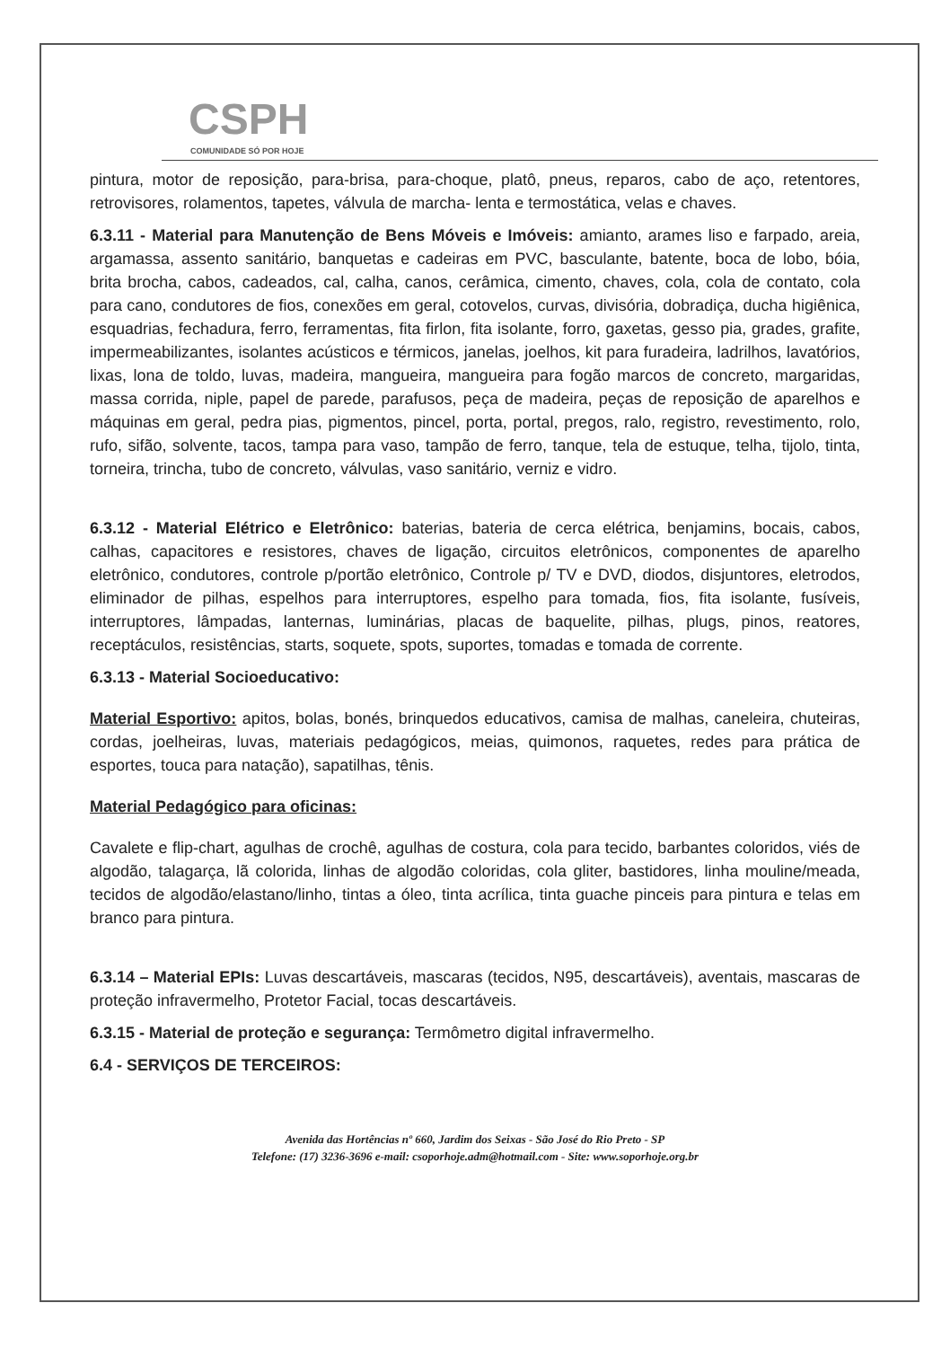CSPH
COMUNIDADE SÓ POR HOJE
pintura, motor de reposição, para-brisa, para-choque, platô, pneus, reparos, cabo de aço, retentores, retrovisores, rolamentos, tapetes, válvula de marcha- lenta e termostática, velas e chaves.
6.3.11 - Material para Manutenção de Bens Móveis e Imóveis: amianto, arames liso e farpado, areia, argamassa, assento sanitário, banquetas e cadeiras em PVC, basculante, batente, boca de lobo, bóia, brita brocha, cabos, cadeados, cal, calha, canos, cerâmica, cimento, chaves, cola, cola de contato, cola para cano, condutores de fios, conexões em geral, cotovelos, curvas, divisória, dobradiça, ducha higiênica, esquadrias, fechadura, ferro, ferramentas, fita firlon, fita isolante, forro, gaxetas, gesso pia, grades, grafite, impermeabilizantes, isolantes acústicos e térmicos, janelas, joelhos, kit para furadeira, ladrilhos, lavatórios, lixas, lona de toldo, luvas, madeira, mangueira, mangueira para fogão marcos de concreto, margaridas, massa corrida, niple, papel de parede, parafusos, peça de madeira, peças de reposição de aparelhos e máquinas em geral, pedra pias, pigmentos, pincel, porta, portal, pregos, ralo, registro, revestimento, rolo, rufo, sifão, solvente, tacos, tampa para vaso, tampão de ferro, tanque, tela de estuque, telha, tijolo, tinta, torneira, trincha, tubo de concreto, válvulas, vaso sanitário, verniz e vidro.
6.3.12 - Material Elétrico e Eletrônico: baterias, bateria de cerca elétrica, benjamins, bocais, cabos, calhas, capacitores e resistores, chaves de ligação, circuitos eletrônicos, componentes de aparelho eletrônico, condutores, controle p/portão eletrônico, Controle p/ TV e DVD, diodos, disjuntores, eletrodos, eliminador de pilhas, espelhos para interruptores, espelho para tomada, fios, fita isolante, fusíveis, interruptores, lâmpadas, lanternas, luminárias, placas de baquelite, pilhas, plugs, pinos, reatores, receptáculos, resistências, starts, soquete, spots, suportes, tomadas e tomada de corrente.
6.3.13 - Material Socioeducativo:
Material Esportivo: apitos, bolas, bonés, brinquedos educativos, camisa de malhas, caneleira, chuteiras, cordas, joelheiras, luvas, materiais pedagógicos, meias, quimonos, raquetes, redes para prática de esportes, touca para natação), sapatilhas, tênis.
Material Pedagógico para oficinas:
Cavalete e flip-chart, agulhas de crochê, agulhas de costura, cola para tecido, barbantes coloridos, viés de algodão, talagarça, lã colorida, linhas de algodão coloridas, cola gliter, bastidores, linha mouline/meada, tecidos de algodão/elastano/linho, tintas a óleo, tinta acrílica, tinta guache pinceis para pintura e telas em branco para pintura.
6.3.14 – Material EPIs: Luvas descartáveis, mascaras (tecidos, N95, descartáveis), aventais, mascaras de proteção infravermelho, Protetor Facial, tocas descartáveis.
6.3.15 - Material de proteção e segurança: Termômetro digital infravermelho.
6.4 - SERVIÇOS DE TERCEIROS:
Avenida das Hortências nº 660, Jardim dos Seixas - São José do Rio Preto - SP
Telefone: (17) 3236-3696 e-mail: csoporhoje.adm@hotmail.com - Site: www.soporhoje.org.br